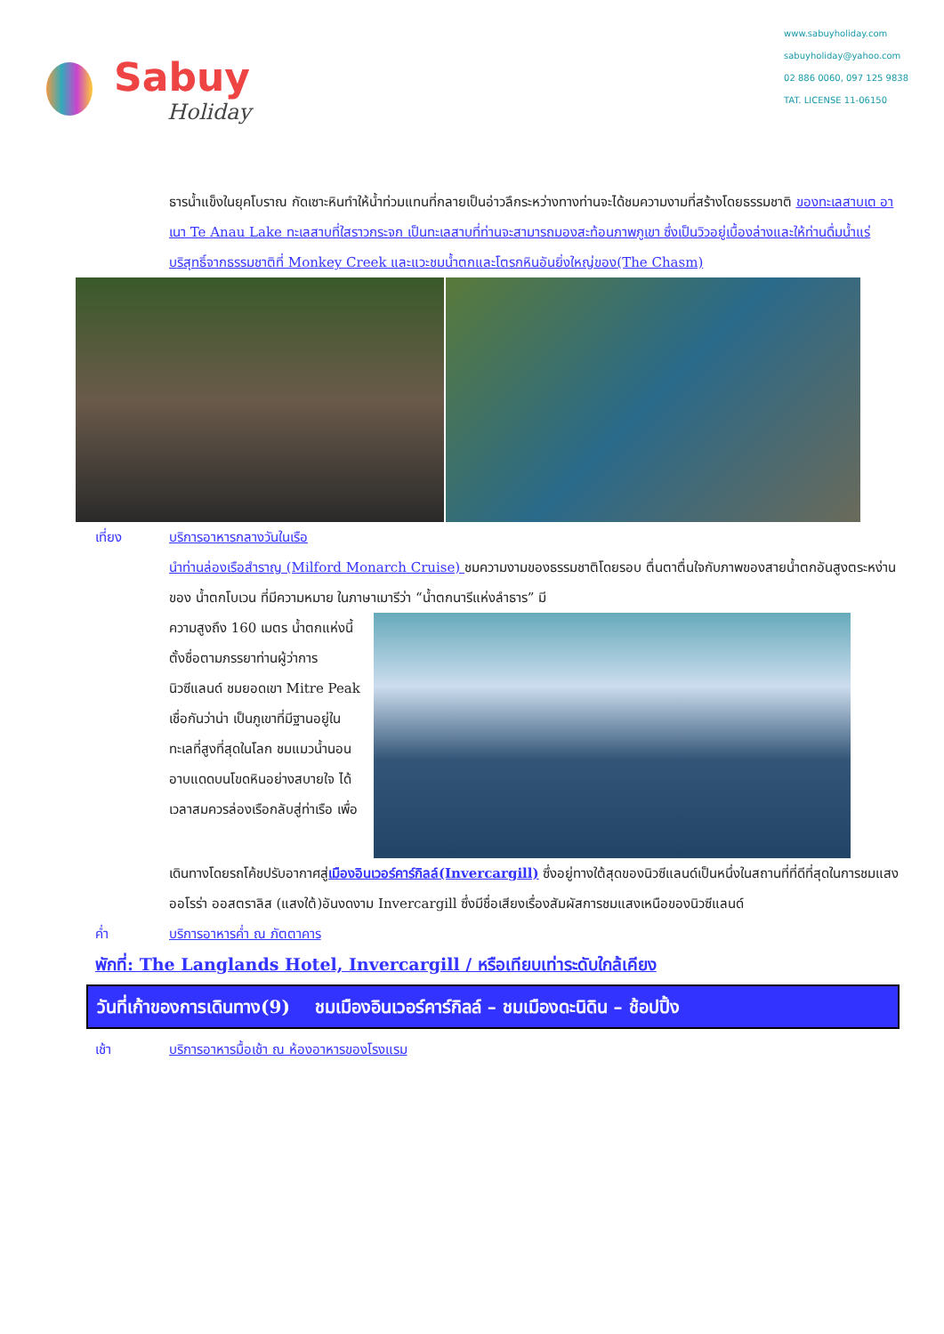Sabuy
Holiday
www.sabuyholiday.com
sabuyholiday@yahoo.com
02 886 0060, 097 125 9838
TAT. LICENSE 11-06150
ธารน้ำแข็งในยุคโบราณ กัดเซาะหินทำให้น้ำท่วมแทนที่กลายเป็นอ่าวลึกระหว่างทางท่านจะได้ชมความงามที่สร้างโดยธรรมชาติ ของทะเลสาบเต อาเนา Te Anau Lake ทะเลสาบที่ใสราวกระจก เป็นทะเลสาบที่ท่านจะสามารถมองสะท้อนภาพภูเขา ซึ่งเป็นวิวอยู่เบื้องล่างและให้ท่านดื่มน้ำแร่บริสุทธิ์จากธรรมชาติที่ Monkey Creek และแวะชมน้ำตกและโตรกหินอันยิ่งใหญ่ของ(The Chasm)
เที่ยง บริการอาหารกลางวันในเรือ
นำท่านล่องเรือสำราญ (Milford Monarch Cruise) ชมความงามของธรรมชาติโดยรอบ ตื่นตาตื่นใจกับภาพของสายน้ำตกอันสูงตระหง่านของ น้ำตกโบเวน ที่มีความหมาย ในภาษาเมารีว่า “น้ำตกนารีแห่งลำธาร” มี
ความสูงถึง 160 เมตร น้ำตกแห่งนี้ตั้งชื่อตามภรรยาท่านผู้ว่าการนิวซีแลนด์ ชมยอดเขา Mitre Peak เชื่อกันว่าน่า เป็นภูเขาที่มีฐานอยู่ในทะเลที่สูงที่สุดในโลก ชมแมวน้ำนอนอาบแดดบนโขดหินอย่างสบายใจ ได้เวลาสมควรล่องเรือกลับสู่ท่าเรือ เพื่อ
เดินทางโดยรถโค้ชปรับอากาศสู่เมืองอินเวอร์คาร์กิลล์(Invercargill) ซึ่งอยู่ทางใต้สุดของนิวซีแลนด์เป็นหนึ่งในสถานที่ที่ดีที่สุดในการชมแสงออโรร่า ออสตราลิส (แสงใต้)อันงดงาม Invercargill ซึ่งมีชื่อเสียงเรื่องสัมผัสการชมแสงเหนือของนิวซีแลนด์
ค่ำ บริการอาหารค่ำ ณ ภัตตาคาร
พักที่: The Langlands Hotel, Invercargill / หรือเทียบเท่าระดับใกล้เคียง
วันที่เก้าของการเดินทาง(9) ชมเมืองอินเวอร์คาร์กิลล์ – ชมเมืองดะนิดิน – ช้อปปิ้ง
เช้า บริการอาหารมื้อเช้า ณ ห้องอาหารของโรงแรม